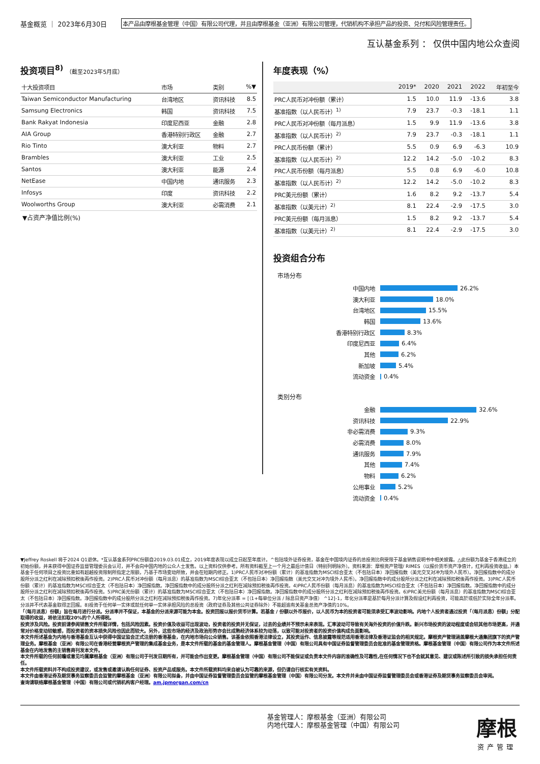基金概览 ｜ 2023年6月30日
本产品由摩根基金管理（中国）有限公司代理，并且由摩根基金（亚洲）有限公司管理，代销机构不承担产品的投资、兑付和风险管理责任。
互认基金系列 ： 仅供中国内地公众查阅
投资项目<sup>8)</sup> （截至2023年5月底）
| 十大投资项目 | 市场 | 类别 | %▼ |
| --- | --- | --- | --- |
| Taiwan Semiconductor Manufacturing | 台湾地区 | 资讯科技 | 8.5 |
| Samsung Electronics | 韩国 | 资讯科技 | 7.5 |
| Bank Rakyat Indonesia | 印度尼西亚 | 金融 | 2.8 |
| AIA Group | 香港特别行政区 | 金融 | 2.7 |
| Rio Tinto | 澳大利亚 | 物料 | 2.7 |
| Brambles | 澳大利亚 | 工业 | 2.5 |
| Santos | 澳大利亚 | 能源 | 2.4 |
| NetEase | 中国内地 | 通讯服务 | 2.3 |
| Infosys | 印度 | 资讯科技 | 2.2 |
| Woolworths Group | 澳大利亚 | 必需消费 | 2.1 |
▼占资产净值比例(%)
年度表现（%）
| | 2019* | 2020 | 2021 | 2022 | 年初至今 |
| --- | --- | --- | --- | --- | --- |
| PRC人民币对冲份额（累计） | 1.5 | 10.0 | 11.9 | -13.6 | 3.8 |
| 基准指数（以人民币计）<sup>1)</sup> | 7.9 | 23.7 | -0.3 | -18.1 | 1.1 |
| PRC人民币对冲份额（每月派息） | 1.5 | 9.9 | 11.9 | -13.6 | 3.8 |
| 基准指数（以人民币计）<sup>2)</sup> | 7.9 | 23.7 | -0.3 | -18.1 | 1.1 |
| PRC人民币份额（累计） | 5.5 | 0.9 | 6.9 | -6.3 | 10.9 |
| 基准指数（以人民币计）<sup>2)</sup> | 12.2 | 14.2 | -5.0 | -10.2 | 8.3 |
| PRC人民币份额（每月派息） | 5.5 | 0.8 | 6.9 | -6.0 | 10.8 |
| 基准指数（以人民币计）<sup>2)</sup> | 12.2 | 14.2 | -5.0 | -10.2 | 8.3 |
| PRC美元份额（累计） | 1.6 | 8.2 | 9.2 | -13.7 | 5.4 |
| 基准指数（以美元计）<sup>2)</sup> | 8.1 | 22.4 | -2.9 | -17.5 | 3.0 |
| PRC美元份额（每月派息） | 1.5 | 8.2 | 9.2 | -13.7 | 5.4 |
| 基准指数（以美元计）<sup>2)</sup> | 8.1 | 22.4 | -2.9 | -17.5 | 3.0 |
投资组合分布
市场分布
中国内地 26.2%
澳大利亚 18.0%
台湾地区 15.5%
韩国 13.6%
香港特别行政区 8.3%
印度尼西亚 6.4%
其他 6.2%
新加坡 5.4%
流动资金 0.4%
类别分布
金融 32.6%
资讯科技 22.9%
非必需消费 9.3%
必需消费 8.0%
通讯服务 7.9%
其他 7.4%
物料 6.2%
公用事业 5.2%
流动资金 0.4%
▼Jeffrey Roskell 将于2024 Q1退休。*互认基金系列PRC份额自2019.03.01成立，2019年度表现以成立日起至年底计。^包括境外证券投资，基金在中国境内证券的总投资比例受限于基金销售说明书中相关披露。△此份额为基金于香港成立的初始份额，并未获得中国证券监督管理委员会认可，并不会向中国内地的公众人士发售。以上资料仅供参考。所有资料截至上一个月之最后计值日（特别列明除外）。资料来源：摩根资产管理/ RIMES（以报价货币资产净值计，红利再投资收益。）本基金于任何项目之投资比重如有超越投资限制所指定之限额，乃基于市场变动所致，并会在短期内修正。1)PRC人民币对冲份额（累计）的基准指数为MSCI综合亚太（不包括日本）净回报指数（美元交叉对冲为境外人民币）。净回报指数中的成分股所分派之红利在减除预扣税後再作投资。2)PRC人民币对冲份额（每月派息）的基准指数为MSCI综合亚太（不包括日本）净回报指数（美元交叉对冲为境外人民币）。净回报指数中的成分股所分派之红利在减除预扣税後再作投资。3)PRC人民币份额（累计）的基准指数为MSCI综合亚太（不包括日本）净回报指数。净回报指数中的成分股所分派之红利在减除预扣税後再作投资。4)PRC人民币份额（每月派息）的基准指数为MSCI综合亚太（不包括日本）净回报指数。净回报指数中的成分股所分派之红利在减除预扣税後再作投资。5)PRC美元份额（累计）的基准指数为MSCI综合亚太（不包括日本）净回报指数。净回报指数中的成分股所分派之红利在减除预扣税後再作投资。6)PRC美元份额（每月派息）的基准指数为MSCI综合亚太（不包括日本）净回报指数。净回报指数中的成分股所分派之红利在减除预扣税後再作投资。7)年化分派率 = [（1+每单位分派 / 除息日资产净值） ^12]-1，年化分派率是基於每月分派计算及假设红利再投资，可能高於或低於实际全年分派率。分派并不代表基金取得正回报。8)投资于任何单一实体或就任何单一实体承担风险的总投资（政府证券及其他公共证券除外）不能超逾有关基金总资产净值的10%。
「（每月派息）份额」旨在每月进行分派。分派率并不保证，本基金的分派来源可能为本金。投资回报以报价货币计算。若基金 / 份额以外币报价，以人民币为本的投资者可能须承受汇率波动影响。内地个人投资者通过投资「（每月派息）份额」分配取得的收益，将依法扣取20%的个人所得税。
投资涉及风险。投资前请参阅销售文件所载详情，包括风险因素。投资价值及收益可出现波动，投资者的投资并无保证，过去的业绩并不预示未来表现。汇率波动可导致有关海外投资的价值升跌。新兴市场投资的波动程度或会较其他市场更高，并通常对价格变动较敏感，而投资者的资本损失风险也因此而较大。另外，这些市场的经济及政治形势亦会比成熟经济体系较为动荡，以致可能对投资者的投资价值构成负面影响。
本文件所述基金为内地与香港基金互认中获得中国证监会正式注册的香港基金，在内地市场向公众销售。该基金依照香港法律设立，其投资运作、信息披露等规范适用香港法律及香港证监会的相关规定。摩根资产管理涵盖摩根大通集团旗下的资产管理业务。摩根基金（亚洲）有限公司在香港经营摩根资产管理的集成基金业务，是本文件所载的基金的基金管理人。摩根基金管理（中国）有限公司具有中国证券监督管理委员会批准的基金管理资格。摩根基金管理（中国）有限公司作为本文件所述基金在内地发售的主销售商刊发本文件。
本文件所载的任何前瞻或意见均属摩根基金（亚洲）有限公司于刊发日期所有，并可能会作出变更。摩根基金管理（中国）有限公司不能保证或负责本文件内容的准确性及可靠性,在任何情况下也不会就其意见、建议或陈述所引致的损失承担任何责任。
本文件所载资料并不构成投资建议，或发售或邀请认购任何证券、投资产品或服务。本文件所载资料均来自被认为可靠的来源，但仍请自行核实有关资料。
本文件由香港证券及期货事务监察委员会监管的摩根基金（亚洲）有限公司拟备，并由中国证券监督管理委员会监管的摩根基金管理（中国）有限公司分发。本文件并未由中国证券监督管理委员会或香港证券及期货事务监察委员会审阅。
查询请联络摩根基金管理（中国）有限公司或代销机构客户经理。am.jpmorgan.com/cn
基金管理人：摩根基金（亚洲）有限公司
内地代理人：摩根基金管理（中国）有限公司
摩根
资产管理